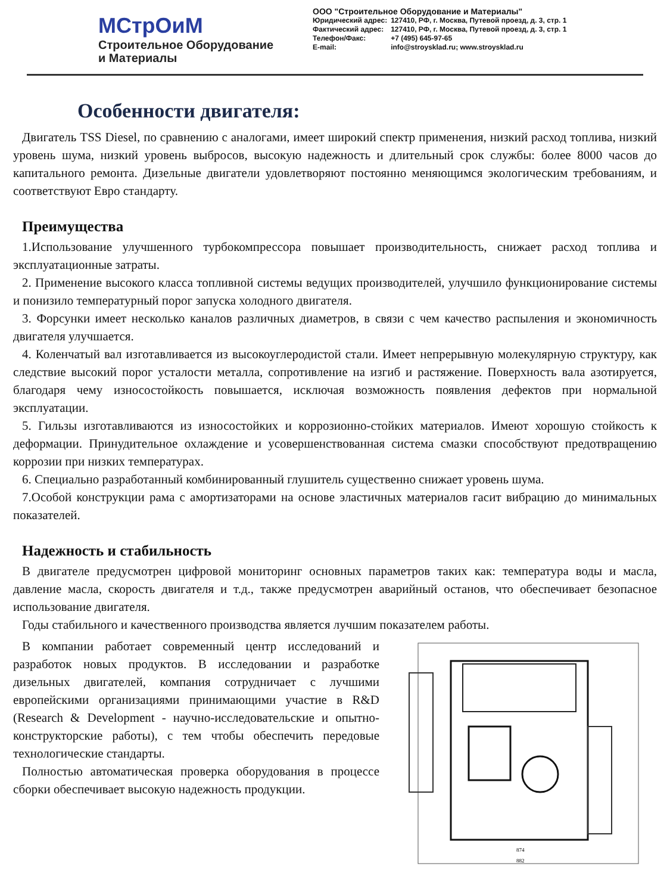МСтрОиМ
Строительное Оборудование
и Материалы
ООО "Строительное Оборудование и Материалы"
| Юридический адрес: | 127410, РФ, г. Москва, Путевой проезд, д. 3, стр. 1 |
| Фактический адрес: | 127410, РФ, г. Москва, Путевой проезд, д. 3, стр. 1 |
| Телефон/Факс: | +7 (495) 645-97-65 |
| E-mail: | info@stroysklad.ru; www.stroysklad.ru |
Особенности двигателя:
Двигатель TSS Diesel, по сравнению с аналогами, имеет широкий спектр применения, низкий расход топлива, низкий уровень шума, низкий уровень выбросов, высокую надежность и длительный срок службы: более 8000 часов до капитального ремонта. Дизельные двигатели удовлетворяют постоянно меняющимся экологическим требованиям, и соответствуют Евро стандарту.
Преимущества
1.Использование улучшенного турбокомпрессора повышает производительность, снижает расход топлива и эксплуатационные затраты.
2. Применение высокого класса топливной системы ведущих производителей, улучшило функционирование системы и понизило температурный порог запуска холодного двигателя.
3. Форсунки имеет несколько каналов различных диаметров, в связи с чем качество распыления и экономичность двигателя улучшается.
4. Коленчатый вал изготавливается из высокоуглеродистой стали. Имеет непрерывную молекулярную структуру, как следствие высокий порог усталости металла, сопротивление на изгиб и растяжение. Поверхность вала азотируется, благодаря чему износостойкость повышается, исключая возможность появления дефектов при нормальной эксплуатации.
5. Гильзы изготавливаются из износостойких и коррозионно-стойких материалов. Имеют хорошую стойкость к деформации. Принудительное охлаждение и усовершенствованная система смазки способствуют предотвращению коррозии при низких температурах.
6. Специально разработанный комбинированный глушитель существенно снижает уровень шума.
7.Особой конструкции рама с амортизаторами на основе эластичных материалов гасит вибрацию до минимальных показателей.
Надежность и стабильность
В двигателе предусмотрен цифровой мониторинг основных параметров таких как: температура воды и масла, давление масла, скорость двигателя и т.д., также предусмотрен аварийный останов, что обеспечивает безопасное использование двигателя.
Годы стабильного и качественного производства является лучшим показателем работы.
В компании работает современный центр исследований и разработок новых продуктов. В исследовании и разработке дизельных двигателей, компания сотрудничает с лучшими европейскими организациями принимающими участие в R&D (Research & Development - научно-исследовательские и опытно-конструкторские работы), с тем чтобы обеспечить передовые технологические стандарты.
Полностью автоматическая проверка оборудования в процессе сборки обеспечивает высокую надежность продукции.
874
882